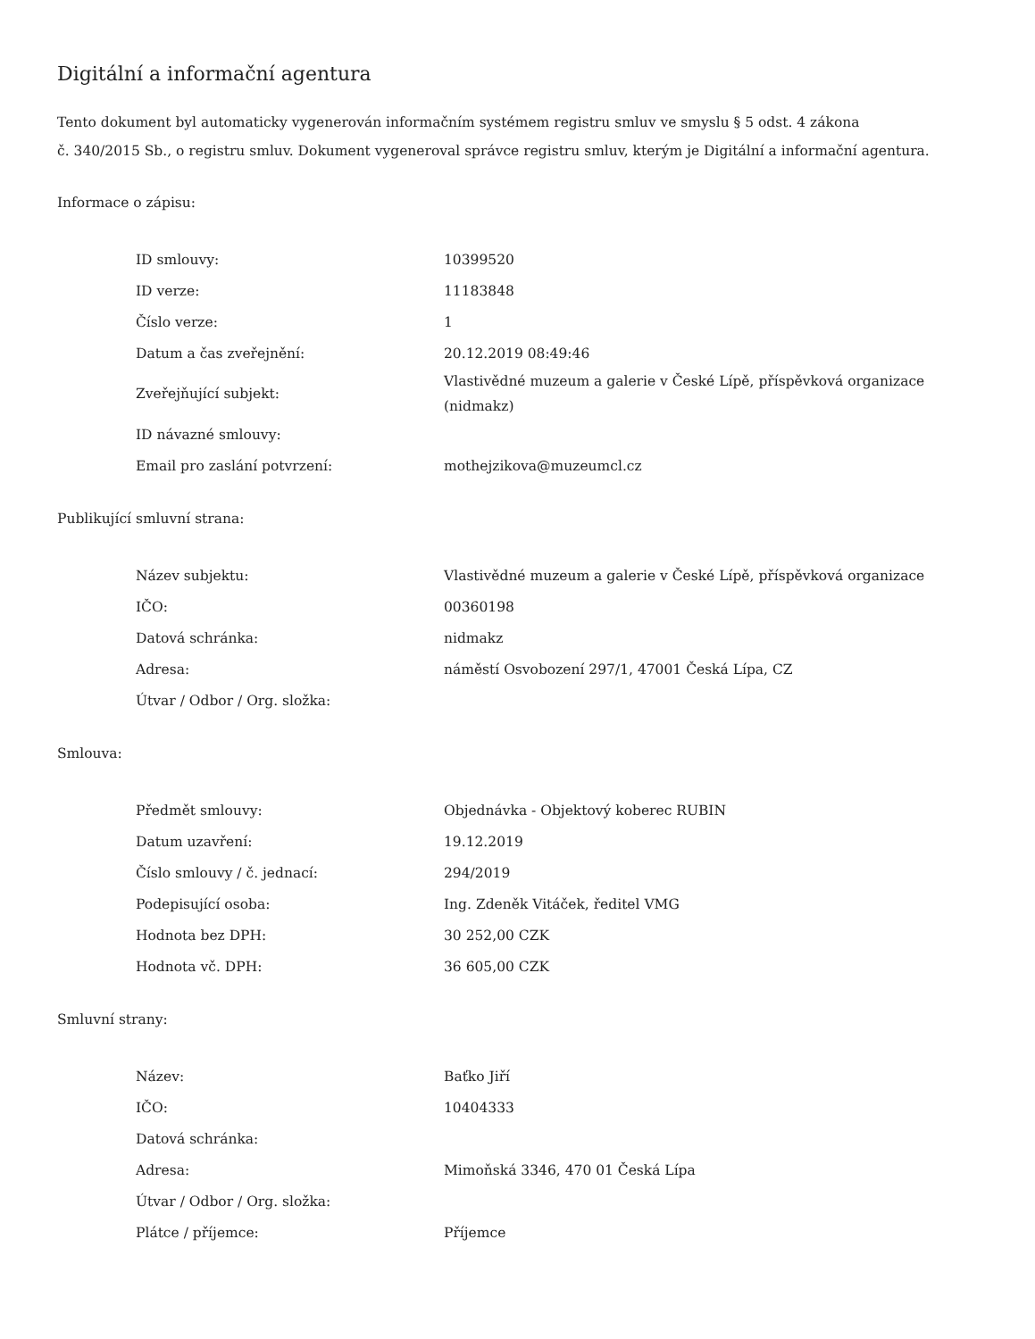Digitální a informační agentura
Tento dokument byl automaticky vygenerován informačním systémem registru smluv ve smyslu § 5 odst. 4 zákona
č. 340/2015 Sb., o registru smluv. Dokument vygeneroval správce registru smluv, kterým je Digitální a informační agentura.
Informace o zápisu:
| ID smlouvy: | 10399520 |
| ID verze: | 11183848 |
| Číslo verze: | 1 |
| Datum a čas zveřejnění: | 20.12.2019 08:49:46 |
| Zveřejňující subjekt: | Vlastivědné muzeum a galerie v České Lípě, příspěvková organizace (nidmakz) |
| ID návazné smlouvy: | |
| Email pro zaslání potvrzení: | mothejzikova@muzeumcl.cz |
Publikující smluvní strana:
| Název subjektu: | Vlastivědné muzeum a galerie v České Lípě, příspěvková organizace |
| IČO: | 00360198 |
| Datová schránka: | nidmakz |
| Adresa: | náměstí Osvobození 297/1, 47001 Česká Lípa, CZ |
| Útvar / Odbor / Org. složka: | |
Smlouva:
| Předmět smlouvy: | Objednávka - Objektový koberec RUBIN |
| Datum uzavření: | 19.12.2019 |
| Číslo smlouvy / č. jednací: | 294/2019 |
| Podepisující osoba: | Ing. Zdeněk Vitáček, ředitel VMG |
| Hodnota bez DPH: | 30 252,00 CZK |
| Hodnota vč. DPH: | 36 605,00 CZK |
Smluvní strany:
| Název: | Baťko Jiří |
| IČO: | 10404333 |
| Datová schránka: | |
| Adresa: | Mimoňská 3346, 470 01 Česká Lípa |
| Útvar / Odbor / Org. složka: | |
| Plátce / příjemce: | Příjemce |